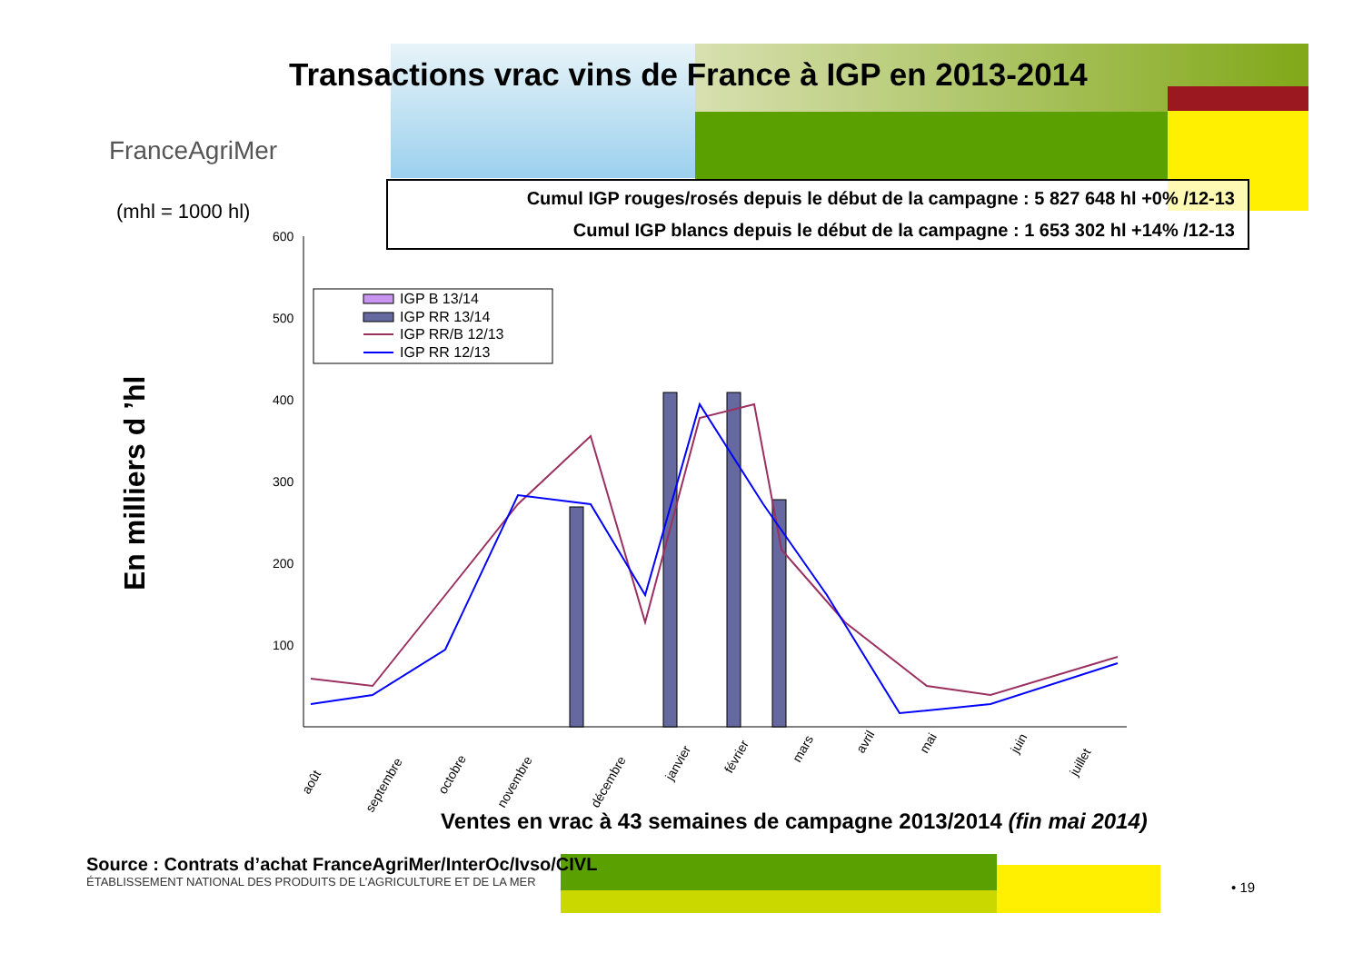Transactions vrac vins de France à IGP en 2013-2014
FranceAgriMer
(mhl = 1000 hl)
Cumul IGP rouges/rosés depuis le début de la campagne : 5 827 648 hl +0% /12-13
Cumul IGP blancs depuis le début de la campagne : 1 653 302 hl +14% /12-13
En milliers d ’hl
600
500
400
300
200
100
IGP B 13/14
IGP RR 13/14
IGP RR/B 12/13
IGP RR 12/13
août
septembre
octobre
novembre
décembre
janvier
février
mars
avril
mai
juin
juillet
Ventes en vrac à 43 semaines de campagne 2013/2014 (fin mai 2014)
Source : Contrats d’achat FranceAgriMer/InterOc/Ivso/CIVL
ÉTABLISSEMENT NATIONAL DES PRODUITS DE L’AGRICULTURE ET DE LA MER
• 19